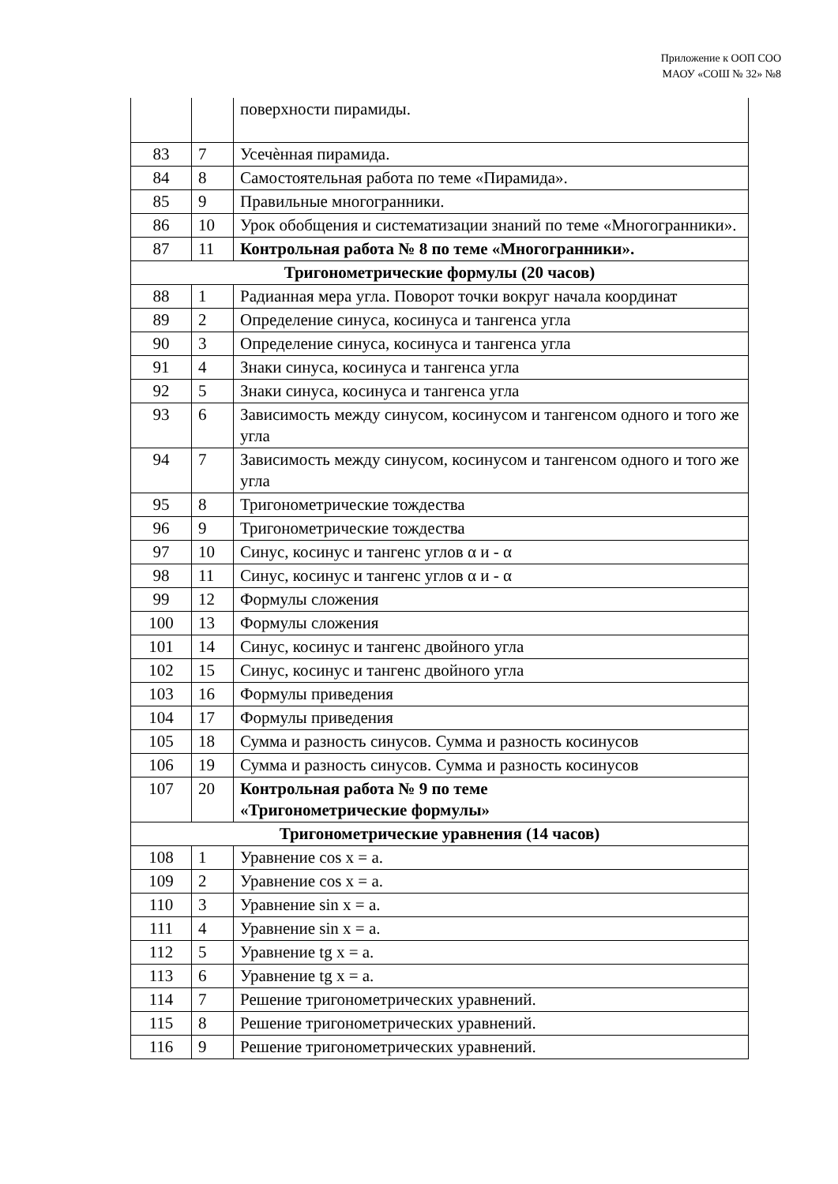Приложение к ООП СОО
МАОУ «СОШ № 32» №8
| | | поверхности пирамиды. |
| 83 | 7 | Усечѐнная пирамида. |
| 84 | 8 | Самостоятельная работа по теме «Пирамида». |
| 85 | 9 | Правильные многогранники. |
| 86 | 10 | Урок обобщения и систематизации знаний по теме «Многогранники». |
| 87 | 11 | Контрольная работа № 8 по теме «Многогранники». |
| Тригонометрические формулы (20 часов) | | |
| 88 | 1 | Радианная мера угла. Поворот точки вокруг начала координат |
| 89 | 2 | Определение синуса, косинуса и тангенса угла |
| 90 | 3 | Определение синуса, косинуса и тангенса угла |
| 91 | 4 | Знаки синуса, косинуса и тангенса угла |
| 92 | 5 | Знаки синуса, косинуса и тангенса угла |
| 93 | 6 | Зависимость между синусом, косинусом и тангенсом одного и того же угла |
| 94 | 7 | Зависимость между синусом, косинусом и тангенсом одного и того же угла |
| 95 | 8 | Тригонометрические тождества |
| 96 | 9 | Тригонометрические тождества |
| 97 | 10 | Синус, косинус и тангенс углов α и - α |
| 98 | 11 | Синус, косинус и тангенс углов α и - α |
| 99 | 12 | Формулы сложения |
| 100 | 13 | Формулы сложения |
| 101 | 14 | Синус, косинус и тангенс двойного угла |
| 102 | 15 | Синус, косинус и тангенс двойного угла |
| 103 | 16 | Формулы приведения |
| 104 | 17 | Формулы приведения |
| 105 | 18 | Сумма и разность синусов. Сумма и разность косинусов |
| 106 | 19 | Сумма и разность синусов. Сумма и разность косинусов |
| 107 | 20 | Контрольная работа № 9 по теме «Тригонометрические формулы» |
| Тригонометрические уравнения (14 часов) | | |
| 108 | 1 | Уравнение cos x = a. |
| 109 | 2 | Уравнение cos x = a. |
| 110 | 3 | Уравнение sin x = a. |
| 111 | 4 | Уравнение sin x = a. |
| 112 | 5 | Уравнение tg x = a. |
| 113 | 6 | Уравнение tg x = a. |
| 114 | 7 | Решение тригонометрических уравнений. |
| 115 | 8 | Решение тригонометрических уравнений. |
| 116 | 9 | Решение тригонометрических уравнений. |